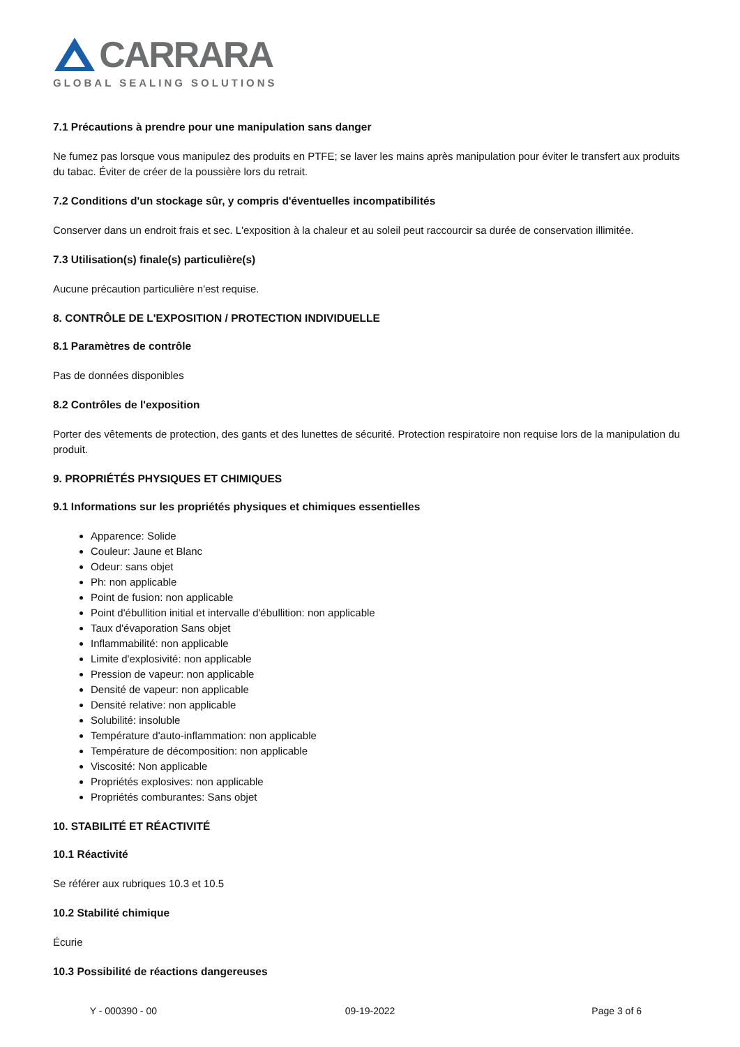CARRARA
GLOBAL SEALING SOLUTIONS
7.1 Précautions à prendre pour une manipulation sans danger
Ne fumez pas lorsque vous manipulez des produits en PTFE; se laver les mains après manipulation pour éviter le transfert aux produits du tabac. Éviter de créer de la poussière lors du retrait.
7.2 Conditions d'un stockage sûr, y compris d'éventuelles incompatibilités
Conserver dans un endroit frais et sec. L'exposition à la chaleur et au soleil peut raccourcir sa durée de conservation illimitée.
7.3 Utilisation(s) finale(s) particulière(s)
Aucune précaution particulière n'est requise.
8. CONTRÔLE DE L'EXPOSITION / PROTECTION INDIVIDUELLE
8.1 Paramètres de contrôle
Pas de données disponibles
8.2 Contrôles de l'exposition
Porter des vêtements de protection, des gants et des lunettes de sécurité. Protection respiratoire non requise lors de la manipulation du produit.
9. PROPRIÉTÉS PHYSIQUES ET CHIMIQUES
9.1 Informations sur les propriétés physiques et chimiques essentielles
Apparence: Solide
Couleur: Jaune et Blanc
Odeur: sans objet
Ph: non applicable
Point de fusion: non applicable
Point d'ébullition initial et intervalle d'ébullition: non applicable
Taux d'évaporation Sans objet
Inflammabilité: non applicable
Limite d'explosivité: non applicable
Pression de vapeur: non applicable
Densité de vapeur: non applicable
Densité relative: non applicable
Solubilité: insoluble
Température d'auto-inflammation: non applicable
Température de décomposition: non applicable
Viscosité: Non applicable
Propriétés explosives: non applicable
Propriétés comburantes: Sans objet
10. STABILITÉ ET RÉACTIVITÉ
10.1 Réactivité
Se référer aux rubriques 10.3 et 10.5
10.2 Stabilité chimique
Écurie
10.3 Possibilité de réactions dangereuses
Y - 000390 - 00 09-19-2022 Page 3 of 6